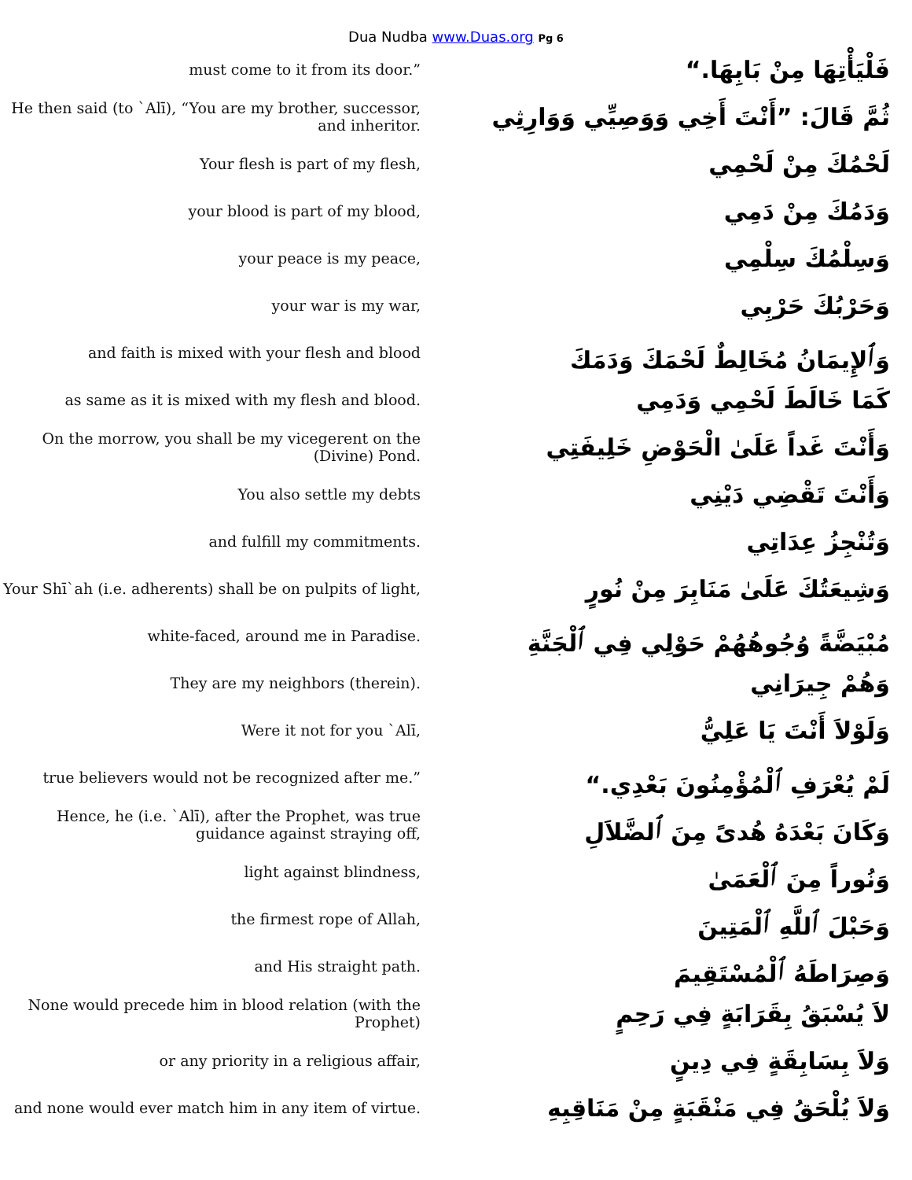Dua Nudba www.Duas.org Pg 6
must come to it from its door.”
فَلْيَأْتِهَا مِنْ بَابِهَا.“
He then said (to `Alī), “You are my brother, successor, and inheritor.
ثُمَّ قَالَ: ”أَنْتَ أَخِي وَوَصِيِّي وَوَارِثِي
Your flesh is part of my flesh,
لَحْمُكَ مِنْ لَحْمِي
your blood is part of my blood,
وَدَمُكَ مِنْ دَمِي
your peace is my peace,
وَسِلْمُكَ سِلْمِي
your war is my war,
وَحَرْبُكَ حَرْبِي
and faith is mixed with your flesh and blood
وَٱلإِيمَانُ مُخَالِطٌ لَحْمَكَ وَدَمَكَ
as same as it is mixed with my flesh and blood.
كَمَا خَالَطَ لَحْمِي وَدَمِي
On the morrow, you shall be my vicegerent on the (Divine) Pond.
وَأَنْتَ غَداً عَلَىٰ الْحَوْضِ خَلِيفَتِي
You also settle my debts
وَأَنْتَ تَقْضِي دَيْنِي
and fulfill my commitments.
وَتُنْجِزُ عِدَاتِي
Your Shī`ah (i.e. adherents) shall be on pulpits of light,
وَشِيعَتُكَ عَلَىٰ مَنَابِرَ مِنْ نُورٍ
white-faced, around me in Paradise.
مُبْيَضَّةً وُجُوهُهُمْ حَوْلِي فِي ٱلْجَنَّةِ
They are my neighbors (therein).
وَهُمْ جِيرَانِي
Were it not for you `Alī,
وَلَوْلاَ أَنْتَ يَا عَلِيُّ
true believers would not be recognized after me.”
لَمْ يُعْرَفِ ٱلْمُؤْمِنُونَ بَعْدِي.“
Hence, he (i.e. `Alī), after the Prophet, was true guidance against straying off,
وَكَانَ بَعْدَهُ هُدىً مِنَ ٱلضَّلاَلِ
light against blindness,
وَنُوراً مِنَ ٱلْعَمَىٰ
the firmest rope of Allah,
وَحَبْلَ ٱللَّهِ ٱلْمَتِينَ
and His straight path.
وَصِرَاطَهُ ٱلْمُسْتَقِيمَ
None would precede him in blood relation (with the Prophet)
لاَ يُسْبَقُ بِقَرَابَةٍ فِي رَحِمٍ
or any priority in a religious affair,
وَلاَ بِسَابِقَةٍ فِي دِينٍ
and none would ever match him in any item of virtue.
وَلاَ يُلْحَقُ فِي مَنْقَبَةٍ مِنْ مَنَاقِبِهِ